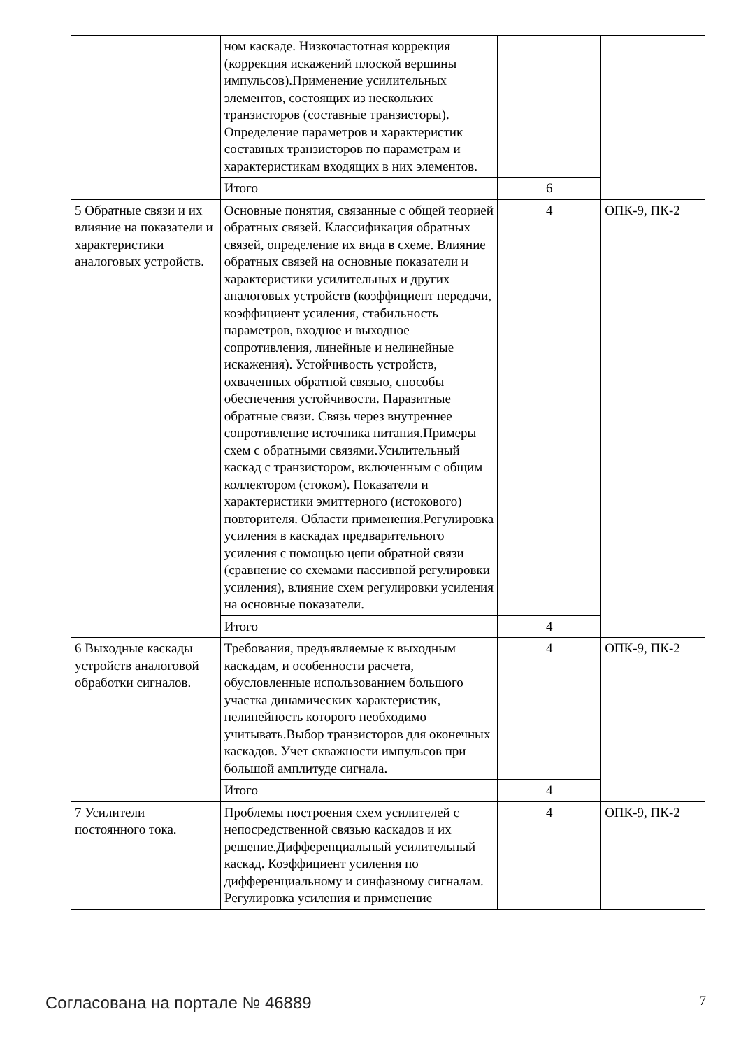| | ном каскаде. Низкочастотная коррекция (коррекция искажений плоской вершины импульсов).Применение усилительных элементов, состоящих из нескольких транзисторов (составные транзисторы). Определение параметров и характеристик составных транзисторов по параметрам и характеристикам входящих в них элементов. | | |
| | Итого | 6 | |
| 5 Обратные связи и их влияние на показатели и характеристики аналоговых устройств. | Основные понятия, связанные с общей теорией обратных связей. Классификация обратных связей, определение их вида в схеме. Влияние обратных связей на основные показатели и характеристики усилительных и других аналоговых устройств (коэффициент передачи, коэффициент усиления, стабильность параметров, входное и выходное сопротивления, линейные и нелинейные искажения). Устойчивость устройств, охваченных обратной связью, способы обеспечения устойчивости. Паразитные обратные связи. Связь через внутреннее сопротивление источника питания.Примеры схем с обратными связями.Усилительный каскад с транзистором, включенным с общим коллектором (стоком). Показатели и характеристики эмиттерного (истокового) повторителя. Области применения.Регулировка усиления в каскадах предварительного усиления с помощью цепи обратной связи (сравнение со схемами пассивной регулировки усиления), влияние схем регулировки усиления на основные показатели. | 4 | ОПК-9, ПК-2 |
| | Итого | 4 | |
| 6 Выходные каскады устройств аналоговой обработки сигналов. | Требования, предъявляемые к выходным каскадам, и особенности расчета, обусловленные использованием большого участка динамических характеристик, нелинейность которого необходимо учитывать.Выбор транзисторов для оконечных каскадов. Учет скважности импульсов при большой амплитуде сигнала. | 4 | ОПК-9, ПК-2 |
| | Итого | 4 | |
| 7 Усилители постоянного тока. | Проблемы построения схем усилителей с непосредственной связью каскадов и их решение.Дифференциальный усилительный каскад. Коэффициент усиления по дифференциальному и синфазному сигналам. Регулировка усиления и применение | 4 | ОПК-9, ПК-2 |
Согласована на портале № 46889 7